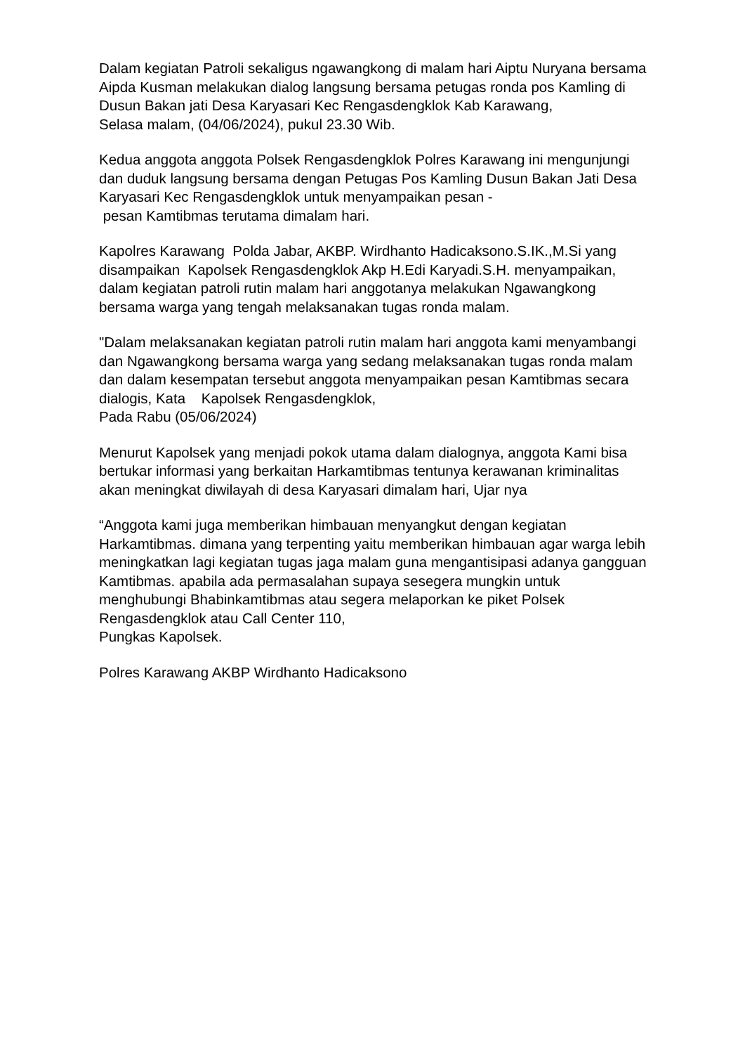Dalam kegiatan Patroli sekaligus ngawangkong di malam hari Aiptu Nuryana bersama Aipda Kusman melakukan dialog langsung bersama petugas ronda pos Kamling di Dusun Bakan jati Desa Karyasari Kec Rengasdengklok Kab Karawang,
Selasa malam, (04/06/2024), pukul 23.30 Wib.
Kedua anggota anggota Polsek Rengasdengklok Polres Karawang ini mengunjungi dan duduk langsung bersama dengan Petugas Pos Kamling Dusun Bakan Jati Desa Karyasari Kec Rengasdengklok untuk menyampaikan pesan -
pesan Kamtibmas terutama dimalam hari.
Kapolres Karawang Polda Jabar, AKBP. Wirdhanto Hadicaksono.S.IK.,M.Si yang disampaikan Kapolsek Rengasdengklok Akp H.Edi Karyadi.S.H. menyampaikan, dalam kegiatan patroli rutin malam hari anggotanya melakukan Ngawangkong bersama warga yang tengah melaksanakan tugas ronda malam.
"Dalam melaksanakan kegiatan patroli rutin malam hari anggota kami menyambangi dan Ngawangkong bersama warga yang sedang melaksanakan tugas ronda malam dan dalam kesempatan tersebut anggota menyampaikan pesan Kamtibmas secara dialogis, Kata Kapolsek Rengasdengklok,
Pada Rabu (05/06/2024)
Menurut Kapolsek yang menjadi pokok utama dalam dialognya, anggota Kami bisa bertukar informasi yang berkaitan Harkamtibmas tentunya kerawanan kriminalitas akan meningkat diwilayah di desa Karyasari dimalam hari, Ujar nya
“Anggota kami juga memberikan himbauan menyangkut dengan kegiatan Harkamtibmas. dimana yang terpenting yaitu memberikan himbauan agar warga lebih meningkatkan lagi kegiatan tugas jaga malam guna mengantisipasi adanya gangguan Kamtibmas. apabila ada permasalahan supaya sesegera mungkin untuk menghubungi Bhabinkamtibmas atau segera melaporkan ke piket Polsek Rengasdengklok atau Call Center 110,
Pungkas Kapolsek.
Polres Karawang AKBP Wirdhanto Hadicaksono